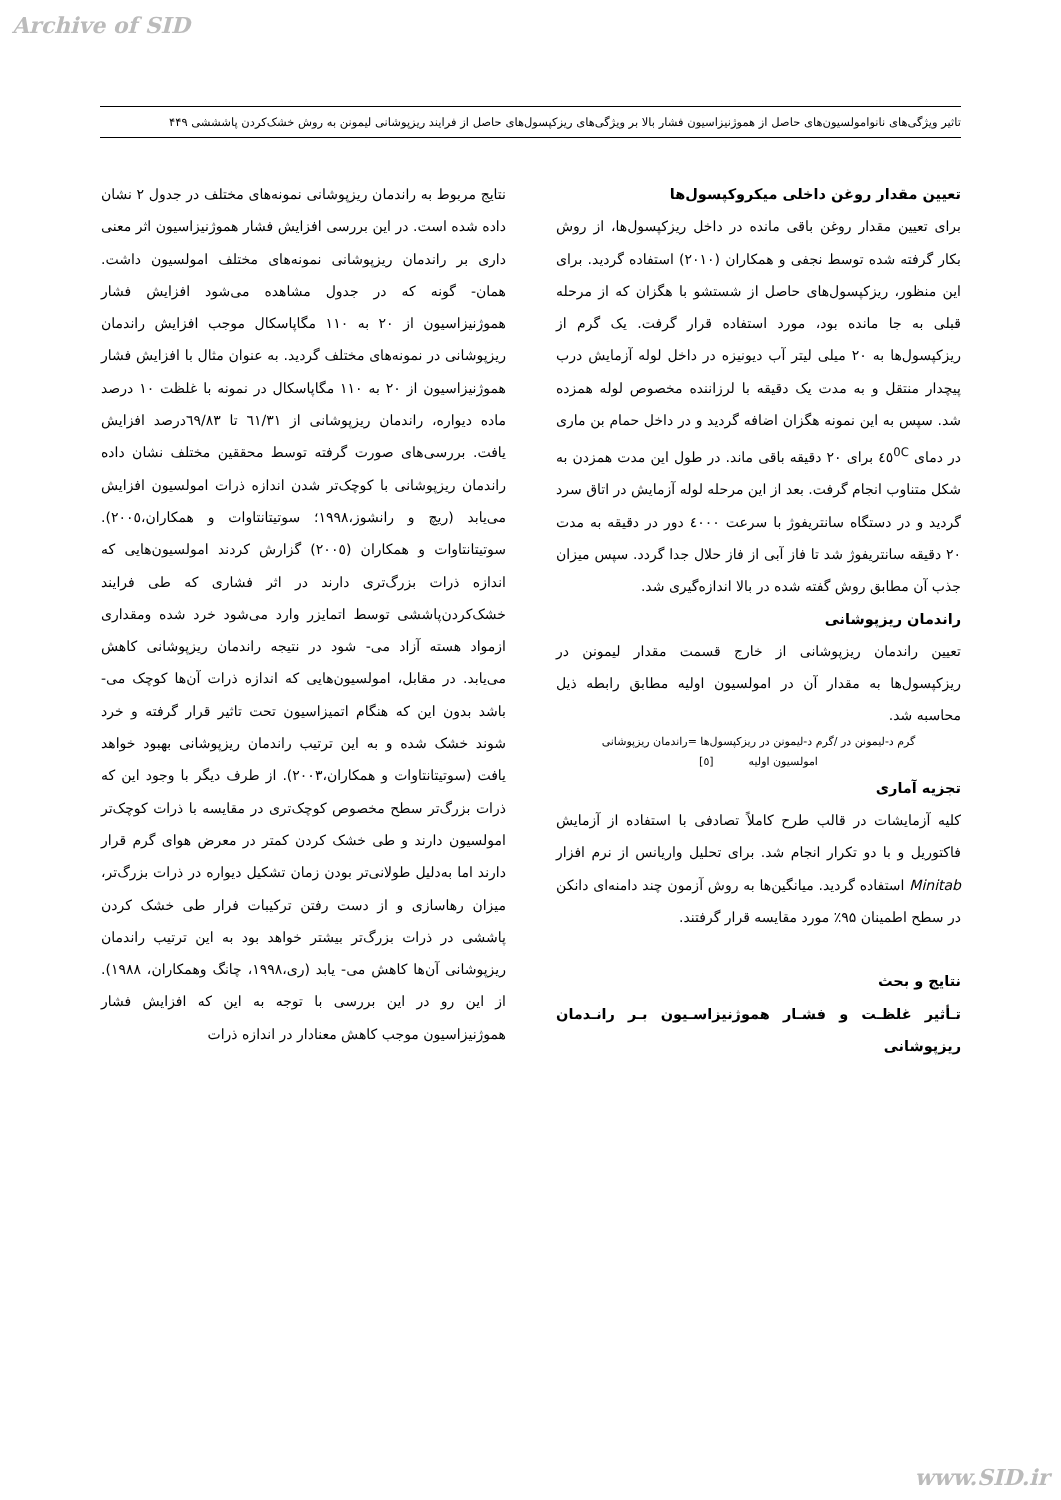Archive of SID
تاثیر ویژگی‌های نانوامولسیون‌های حاصل از هموژنیزاسیون فشار بالا بر ویژگی‌های ریزکپسول‌های حاصل از فرایند ریزپوشانی لیمونن به روش خشک‌کردن پاشششی ۴۴۹
تعیین مقدار روغن داخلی میکروکپسول‌ها
برای تعیین مقدار روغن باقی مانده در داخل ریزکپسول‌ها، از روش بکار گرفته شده توسط نجفی و همکاران (۲۰۱۰) استفاده گردید. برای این منظور، ریزکپسول‌های حاصل از شستشو با هگزان که از مرحله قبلی به جا مانده بود، مورد استفاده قرار گرفت. یک گرم از ریزکپسول‌ها به ۲۰ میلی لیتر آب دیونیزه در داخل لوله آزمایش درب پیچدار منتقل و به مدت یک دقیقه با لرزاننده مخصوص لوله همزده شد. سپس به این نمونه هگزان اضافه گردید و در داخل حمام بن ماری در دمای ٤٥<sup>0C</sup> برای ۲۰ دقیقه باقی ماند. در طول این مدت همزدن به شکل متناوب انجام گرفت. بعد از این مرحله لوله آزمایش در اتاق سرد گردید و در دستگاه سانتریفوژ با سرعت ٤٠٠٠ دور در دقیقه به مدت ۲۰ دقیقه سانتریفوژ شد تا فاز آبی از فاز حلال جدا گردد. سپس میزان جذب آن مطابق روش گفته شده در بالا اندازه‌گیری شد.
راندمان ریزپوشانی
تعیین راندمان ریزپوشانی از خارج قسمت مقدار لیمونن در ریزکپسول‌ها به مقدار آن در امولسیون اولیه مطابق رابطه ذیل محاسبه شد.
گرم د-لیمونن در /گرم د-لیمونن در ریزکپسول‌ها =راندمان ریزپوشانی
امولسیون اولیه [٥]
تجزیه آماری
کلیه آزمایشات در قالب طرح کاملاً تصادفی با استفاده از آزمایش فاکتوریل و با دو تکرار انجام شد. برای تحلیل واریانس از نرم افزار Minitab استفاده گردید. میانگین‌ها به روش آزمون چند دامنه‌ای دانکن در سطح اطمینان ۹۵٪ مورد مقایسه قرار گرفتند.
نتایج و بحث
تـأثیر غلظـت و فشـار هموژنیزاسـیون بـر رانـدمان ریزپوشانی
نتایج مربوط به راندمان ریزپوشانی نمونه‌های مختلف در جدول ۲ نشان داده شده است. در این بررسی افزایش فشار هموژنیزاسیون اثر معنی داری بر راندمان ریزپوشانی نمونه‌های مختلف امولسیون داشت. همان- گونه که در جدول مشاهده می‌شود افزایش فشار هموژنیزاسیون از ۲۰ به ۱۱۰ مگاپاسکال موجب افزایش راندمان ریزپوشانی در نمونه‌های مختلف گردید. به عنوان مثال با افزایش فشار هموژنیزاسیون از ۲۰ به ۱۱۰ مگاپاسکال در نمونه با غلظت ۱۰ درصد ماده دیواره، راندمان ریزپوشانی از ٦١/٣١ تا ٦٩/٨٣درصد افزایش یافت. بررسی‌های صورت گرفته توسط محققین مختلف نشان داده راندمان ریزپوشانی با کوچک‌تر شدن اندازه ذرات امولسیون افزایش می‌یابد (ریچ و رانشوز،۱۹۹۸؛ سوتیتانتاوات و همکاران،۲۰۰٥). سوتیتانتاوات و همکاران (۲۰۰٥) گزارش کردند امولسیون‌هایی که اندازه ذرات بزرگ‌تری دارند در اثر فشاری که طی فرایند خشک‌کردن‌پاششی توسط اتمایزر وارد می‌شود خرد شده ومقداری ازمواد هسته آزاد می- شود در نتیجه راندمان ریزپوشانی کاهش می‌یابد. در مقابل، امولسیون‌هایی که اندازه ذرات آن‌ها کوچک می- باشد بدون این که هنگام اتمیزاسیون تحت تاثیر قرار گرفته و خرد شوند خشک شده و به این ترتیب راندمان ریزپوشانی بهبود خواهد یافت (سوتیتانتاوات و همکاران،۲۰۰۳). از طرف دیگر با وجود این که ذرات بزرگ‌تر سطح مخصوص کوچک‌تری در مقایسه با ذرات کوچک‌تر امولسیون دارند و طی خشک کردن کمتر در معرض هوای گرم قرار دارند اما به‌دلیل طولانی‌تر بودن زمان تشکیل دیواره در ذرات بزرگ‌تر، میزان رهاسازی و از دست رفتن ترکیبات فرار طی خشک کردن پاششی در ذرات بزرگ‌تر بیشتر خواهد بود به این ترتیب راندمان ریزپوشانی آن‌ها کاهش می- یابد (ری،۱۹۹۸، چانگ وهمکاران، ۱۹۸۸). از این رو در این بررسی با توجه به این که افزایش فشار هموژنیزاسیون موجب کاهش معنادار در اندازه ذرات
www.SID.ir